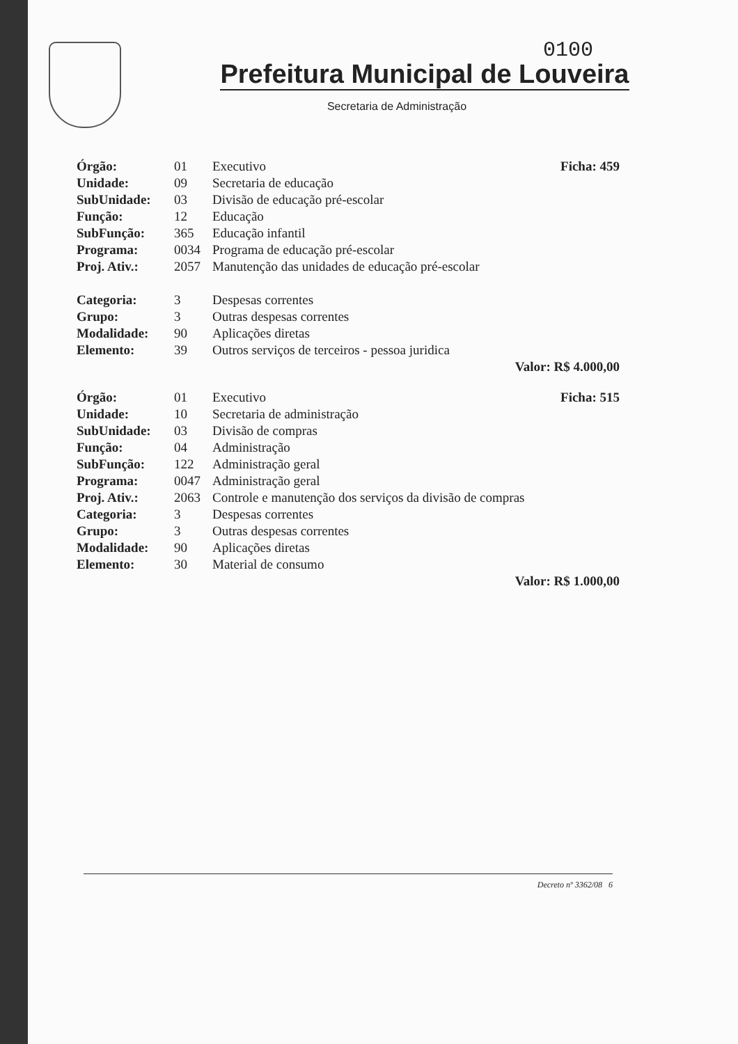0100
Prefeitura Municipal de Louveira
Secretaria de Administração
| Órgão: | 01 | Executivo | Ficha: 459 |
| Unidade: | 09 | Secretaria de educação | |
| SubUnidade: | 03 | Divisão de educação pré-escolar | |
| Função: | 12 | Educação | |
| SubFunção: | 365 | Educação infantil | |
| Programa: | 0034 | Programa de educação pré-escolar | |
| Proj. Ativ.: | 2057 | Manutenção das unidades de educação pré-escolar | |
| Categoria: | 3 | Despesas correntes | |
| Grupo: | 3 | Outras despesas correntes | |
| Modalidade: | 90 | Aplicações diretas | |
| Elemento: | 39 | Outros serviços de terceiros - pessoa juridica | |
| Valor: R$ 4.000,00 | | | |
| Órgão: | 01 | Executivo | Ficha: 515 |
| Unidade: | 10 | Secretaria de administração | |
| SubUnidade: | 03 | Divisão de compras | |
| Função: | 04 | Administração | |
| SubFunção: | 122 | Administração geral | |
| Programa: | 0047 | Administração geral | |
| Proj. Ativ.: | 2063 | Controle e manutenção dos serviços da divisão de compras | |
| Categoria: | 3 | Despesas correntes | |
| Grupo: | 3 | Outras despesas correntes | |
| Modalidade: | 90 | Aplicações diretas | |
| Elemento: | 30 | Material de consumo | |
| Valor: R$ 1.000,00 | | | |
Decreto nº 3362/08 6